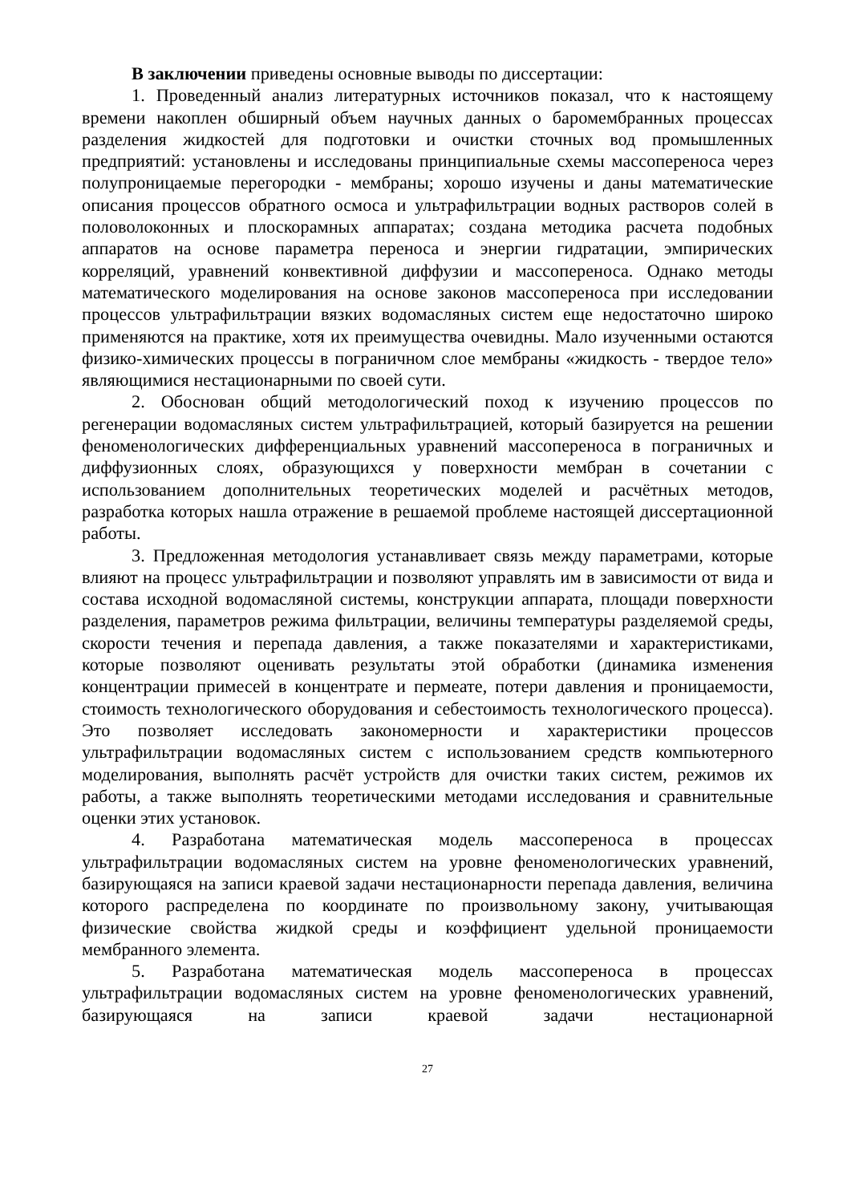В заключении приведены основные выводы по диссертации:
1. Проведенный анализ литературных источников показал, что к настоящему времени накоплен обширный объем научных данных о баромембранных процессах разделения жидкостей для подготовки и очистки сточных вод промышленных предприятий: установлены и исследованы принципиальные схемы массопереноса через полупроницаемые перегородки - мембраны; хорошо изучены и даны математические описания процессов обратного осмоса и ультрафильтрации водных растворов солей в половолоконных и плоскорамных аппаратах; создана методика расчета подобных аппаратов на основе параметра переноса и энергии гидратации, эмпирических корреляций, уравнений конвективной диффузии и массопереноса. Однако методы математического моделирования на основе законов массопереноса при исследовании процессов ультрафильтрации вязких водомасляных систем еще недостаточно широко применяются на практике, хотя их преимущества очевидны. Мало изученными остаются физико-химических процессы в пограничном слое мембраны «жидкость - твердое тело» являющимися нестационарными по своей сути.
2. Обоснован общий методологический поход к изучению процессов по регенерации водомасляных систем ультрафильтрацией, который базируется на решении феноменологических дифференциальных уравнений массопереноса в пограничных и диффузионных слоях, образующихся у поверхности мембран в сочетании с использованием дополнительных теоретических моделей и расчётных методов, разработка которых нашла отражение в решаемой проблеме настоящей диссертационной работы.
3. Предложенная методология устанавливает связь между параметрами, которые влияют на процесс ультрафильтрации и позволяют управлять им в зависимости от вида и состава исходной водомасляной системы, конструкции аппарата, площади поверхности разделения, параметров режима фильтрации, величины температуры разделяемой среды, скорости течения и перепада давления, а также показателями и характеристиками, которые позволяют оценивать результаты этой обработки (динамика изменения концентрации примесей в концентрате и пермеате, потери давления и проницаемости, стоимость технологического оборудования и себестоимость технологического процесса). Это позволяет исследовать закономерности и характеристики процессов ультрафильтрации водомасляных систем с использованием средств компьютерного моделирования, выполнять расчёт устройств для очистки таких систем, режимов их работы, а также выполнять теоретическими методами исследования и сравнительные оценки этих установок.
4. Разработана математическая модель массопереноса в процессах ультрафильтрации водомасляных систем на уровне феноменологических уравнений, базирующаяся на записи краевой задачи нестационарности перепада давления, величина которого распределена по координате по произвольному закону, учитывающая физические свойства жидкой среды и коэффициент удельной проницаемости мембранного элемента.
5. Разработана математическая модель массопереноса в процессах ультрафильтрации водомасляных систем на уровне феноменологических уравнений, базирующаяся на записи краевой задачи нестационарной
27